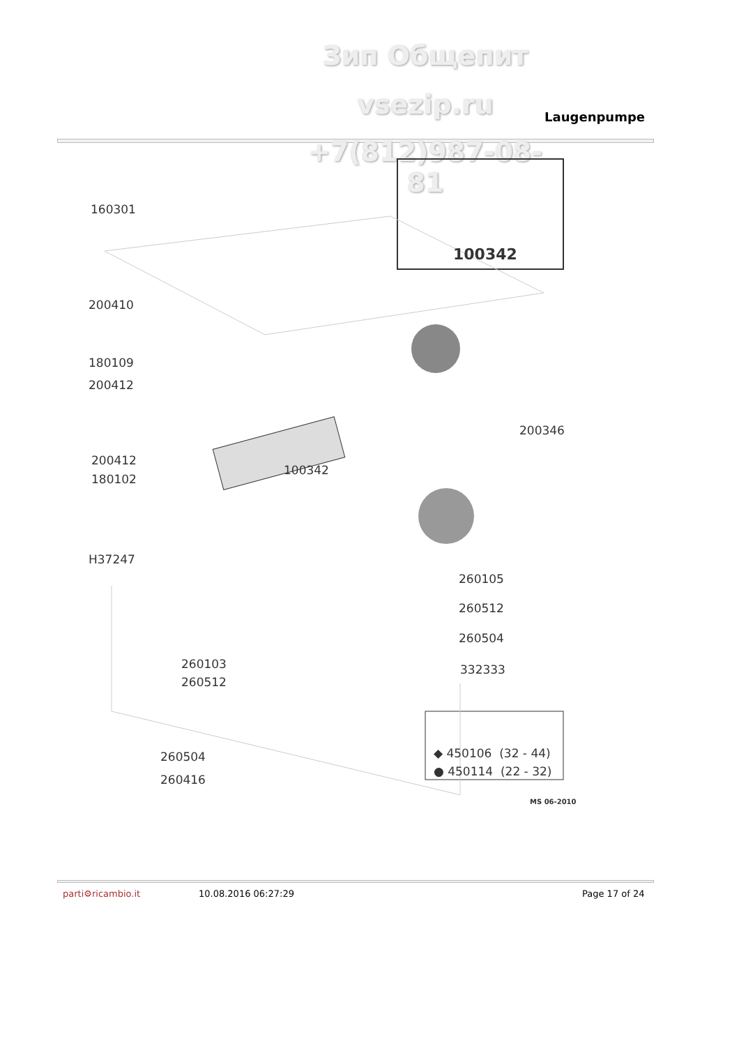Зип Общепит
vsezip.ru Laugenpumpe
+7(812)987-08-81
160301
100342
200410
180109
200412
200346
200412
180102
100342
H37247
260105
260512
260504
260103 332333
260512
◆ 450106 (32 - 44)
260504
● 450114 (22 - 32)
260416
MS 06-2010
parti⚙ricambio.it 10.08.2016 06:27:29 Page 17 of 24